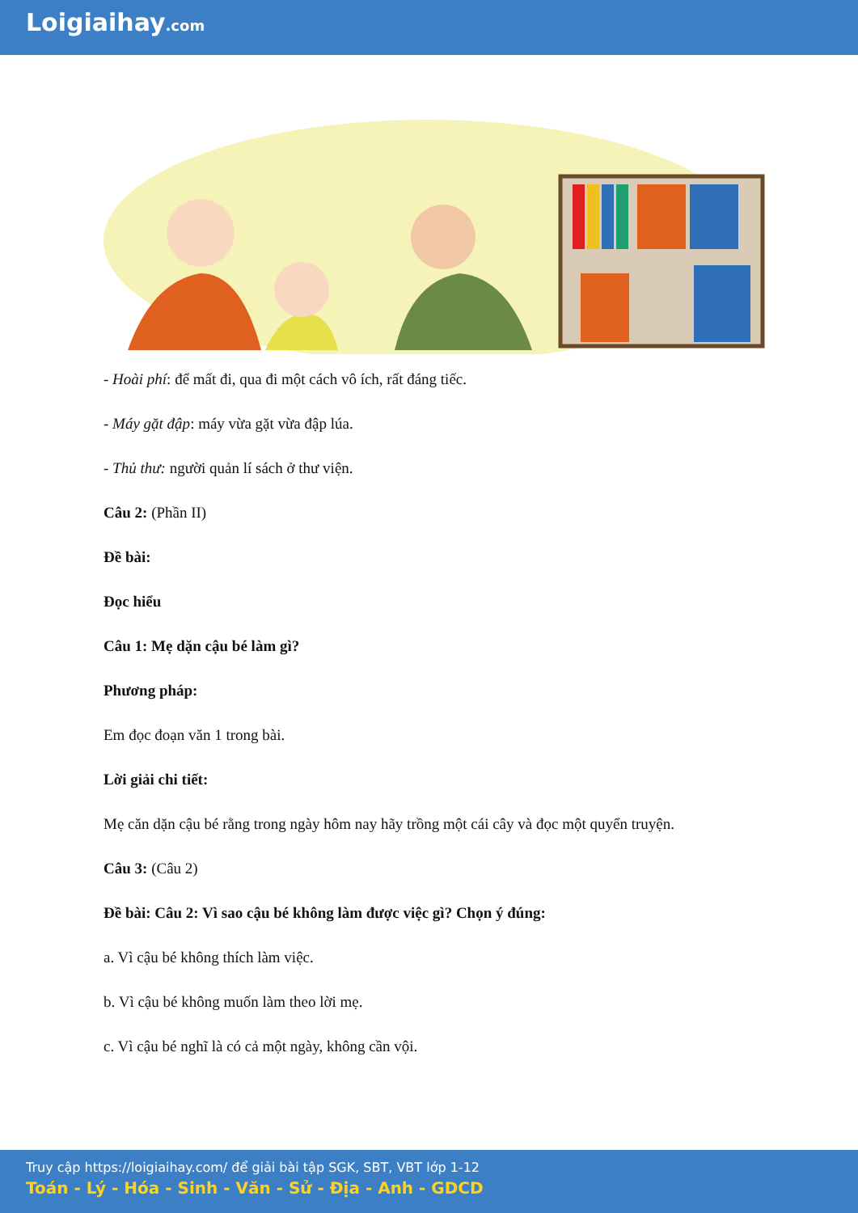Loigiaihay.com
- Hoài phí: để mất đi, qua đi một cách vô ích, rất đáng tiếc.
- Máy gặt đập: máy vừa gặt vừa đập lúa.
- Thủ thư: người quản lí sách ở thư viện.
Câu 2: (Phần II)
Đề bài:
Đọc hiểu
Câu 1: Mẹ dặn cậu bé làm gì?
Phương pháp:
Em đọc đoạn văn 1 trong bài.
Lời giải chi tiết:
Mẹ căn dặn cậu bé rằng trong ngày hôm nay hãy trồng một cái cây và đọc một quyển truyện.
Câu 3: (Câu 2)
Đề bài: Câu 2: Vì sao cậu bé không làm được việc gì? Chọn ý đúng:
a. Vì cậu bé không thích làm việc.
b. Vì cậu bé không muốn làm theo lời mẹ.
c. Vì cậu bé nghĩ là có cả một ngày, không cần vội.
Truy cập https://loigiaihay.com/ để giải bài tập SGK, SBT, VBT lớp 1-12
Toán - Lý - Hóa - Sinh - Văn - Sử - Địa - Anh - GDCD